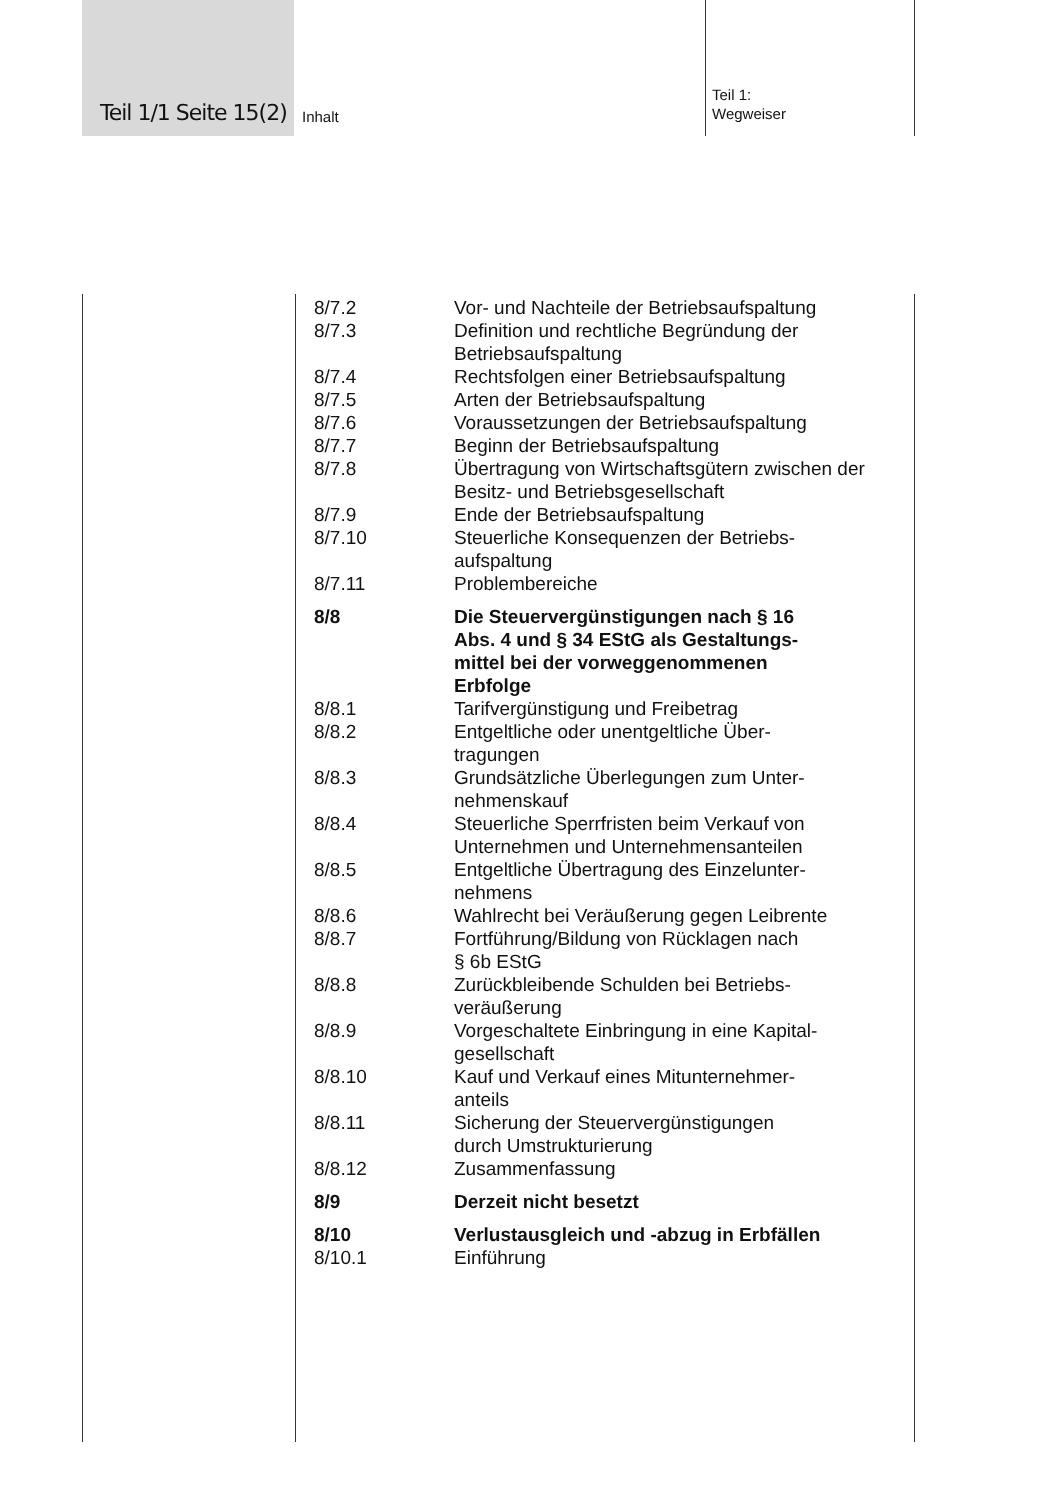Teil 1/1 Seite 15(2) Inhalt
Teil 1:
Wegweiser
8/7.2 Vor- und Nachteile der Betriebsaufspaltung
8/7.3 Definition und rechtliche Begründung der Betriebsaufspaltung
8/7.4 Rechtsfolgen einer Betriebsaufspaltung
8/7.5 Arten der Betriebsaufspaltung
8/7.6 Voraussetzungen der Betriebsaufspaltung
8/7.7 Beginn der Betriebsaufspaltung
8/7.8 Übertragung von Wirtschaftsgütern zwischen der Besitz- und Betriebsgesellschaft
8/7.9 Ende der Betriebsaufspaltung
8/7.10 Steuerliche Konsequenzen der Betriebs-
aufspaltung
8/7.11 Problembereiche
8/8 Die Steuervergünstigungen nach § 16
Abs. 4 und § 34 EStG als Gestaltungs-
mittel bei der vorweggenommenen
Erbfolge
8/8.1 Tarifvergünstigung und Freibetrag
8/8.2 Entgeltliche oder unentgeltliche Über-
tragungen
8/8.3 Grundsätzliche Überlegungen zum Unter-
nehmenskauf
8/8.4 Steuerliche Sperrfristen beim Verkauf von Unternehmen und Unternehmensanteilen
8/8.5 Entgeltliche Übertragung des Einzelunter-
nehmens
8/8.6 Wahlrecht bei Veräußerung gegen Leibrente
8/8.7 Fortführung/Bildung von Rücklagen nach
§ 6b EStG
8/8.8 Zurückbleibende Schulden bei Betriebs-
veräußerung
8/8.9 Vorgeschaltete Einbringung in eine Kapital-
gesellschaft
8/8.10 Kauf und Verkauf eines Mitunternehmer-
anteils
8/8.11 Sicherung der Steuervergünstigungen
durch Umstrukturierung
8/8.12 Zusammenfassung
8/9 Derzeit nicht besetzt
8/10 Verlustausgleich und -abzug in Erbfällen
8/10.1 Einführung